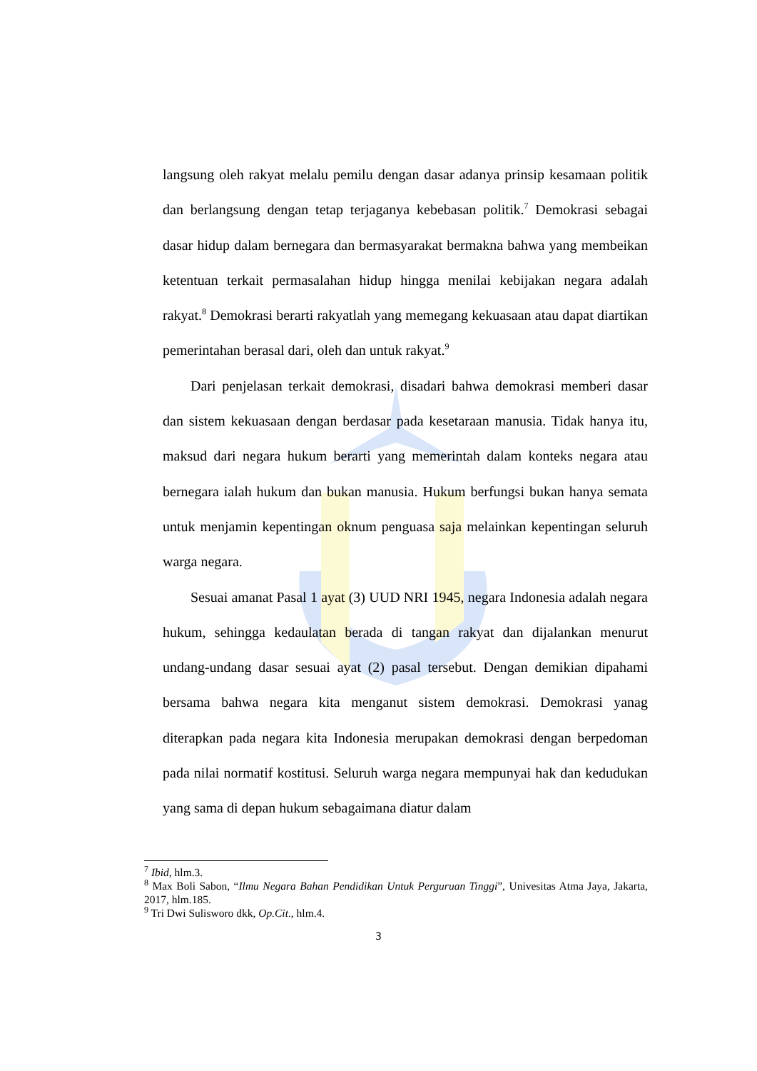langsung oleh rakyat melalu pemilu dengan dasar adanya prinsip kesamaan politik dan berlangsung dengan tetap terjaganya kebebasan politik.<sup>7</sup> Demokrasi sebagai dasar hidup dalam bernegara dan bermasyarakat bermakna bahwa yang membeikan ketentuan terkait permasalahan hidup hingga menilai kebijakan negara adalah rakyat.<sup>8</sup> Demokrasi berarti rakyatlah yang memegang kekuasaan atau dapat diartikan pemerintahan berasal dari, oleh dan untuk rakyat.<sup>9</sup>
Dari penjelasan terkait demokrasi, disadari bahwa demokrasi memberi dasar dan sistem kekuasaan dengan berdasar pada kesetaraan manusia. Tidak hanya itu, maksud dari negara hukum berarti yang memerintah dalam konteks negara atau bernegara ialah hukum dan bukan manusia. Hukum berfungsi bukan hanya semata untuk menjamin kepentingan oknum penguasa saja melainkan kepentingan seluruh warga negara.
Sesuai amanat Pasal 1 ayat (3) UUD NRI 1945, negara Indonesia adalah negara hukum, sehingga kedaulatan berada di tangan rakyat dan dijalankan menurut undang-undang dasar sesuai ayat (2) pasal tersebut. Dengan demikian dipahami bersama bahwa negara kita menganut sistem demokrasi. Demokrasi yanag diterapkan pada negara kita Indonesia merupakan demokrasi dengan berpedoman pada nilai normatif kostitusi. Seluruh warga negara mempunyai hak dan kedudukan yang sama di depan hukum sebagaimana diatur dalam
<sup>7</sup> Ibid, hlm.3.
<sup>8</sup> Max Boli Sabon, “Ilmu Negara Bahan Pendidikan Untuk Perguruan Tinggi”, Univesitas Atma Jaya, Jakarta, 2017, hlm.185.
<sup>9</sup> Tri Dwi Sulisworo dkk, Op.Cit., hlm.4.
3